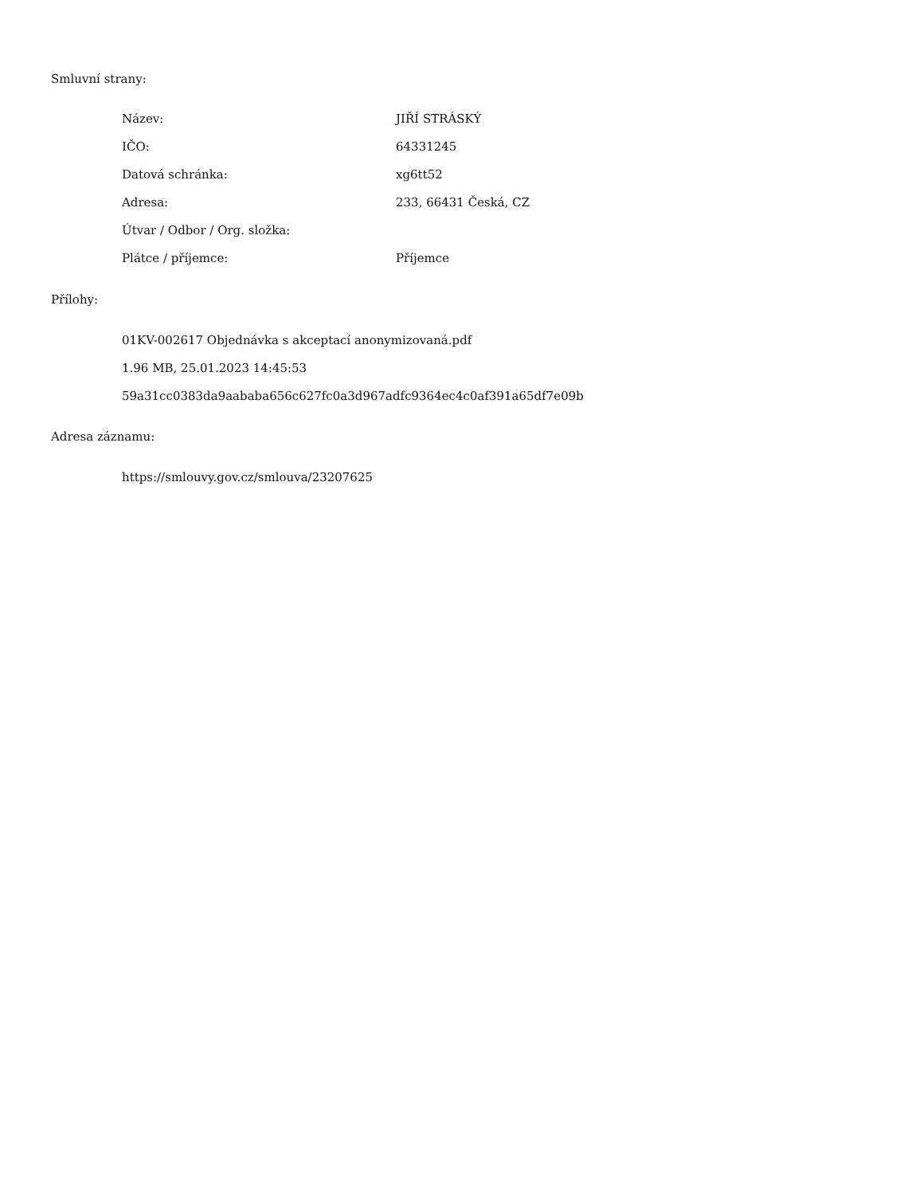Smluvní strany:
| Název: | JIŘÍ STRÁSKÝ |
| IČO: | 64331245 |
| Datová schránka: | xg6tt52 |
| Adresa: | 233, 66431 Česká, CZ |
| Útvar / Odbor / Org. složka: | |
| Plátce / příjemce: | Příjemce |
Přílohy:
01KV-002617 Objednávka s akceptací anonymizovaná.pdf
1.96 MB, 25.01.2023 14:45:53
59a31cc0383da9aababa656c627fc0a3d967adfc9364ec4c0af391a65df7e09b
Adresa záznamu:
https://smlouvy.gov.cz/smlouva/23207625